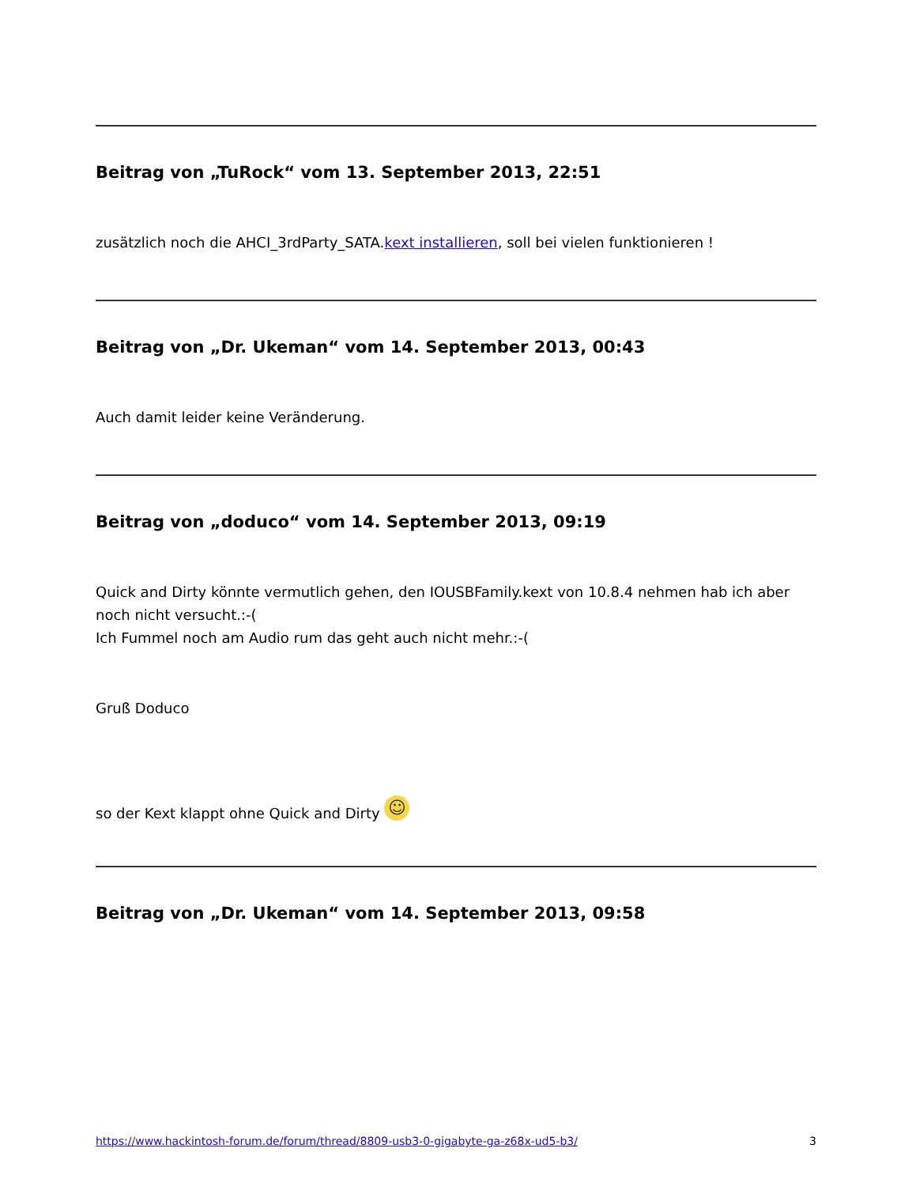Beitrag von „TuRock“ vom 13. September 2013, 22:51
zusätzlich noch die AHCI_3rdParty_SATA.kext installieren, soll bei vielen funktionieren !
Beitrag von „Dr. Ukeman“ vom 14. September 2013, 00:43
Auch damit leider keine Veränderung.
Beitrag von „doduco“ vom 14. September 2013, 09:19
Quick and Dirty könnte vermutlich gehen, den IOUSBFamily.kext von 10.8.4 nehmen hab ich aber
noch nicht versucht.:-(
Ich Fummel noch am Audio rum das geht auch nicht mehr.:-(
Gruß Doduco
so der Kext klappt ohne Quick and Dirty ☺
Beitrag von „Dr. Ukeman“ vom 14. September 2013, 09:58
https://www.hackintosh-forum.de/forum/thread/8809-usb3-0-gigabyte-ga-z68x-ud5-b3/ 3